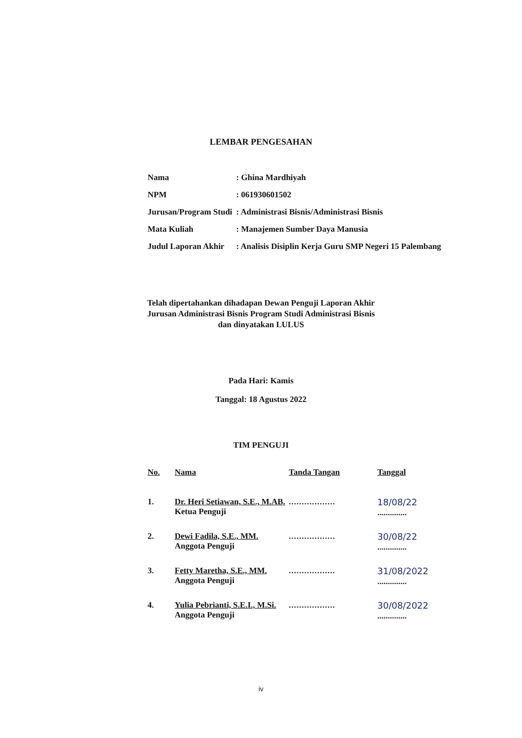LEMBAR PENGESAHAN
| Nama | : Ghina Mardhiyah |
| NPM | : 061930601502 |
| Jurusan/Program Studi | : Administrasi Bisnis/Administrasi Bisnis |
| Mata Kuliah | : Manajemen Sumber Daya Manusia |
| Judul Laporan Akhir | : Analisis Disiplin Kerja Guru SMP Negeri 15 Palembang |
Telah dipertahankan dihadapan Dewan Penguji Laporan Akhir
Jurusan Administrasi Bisnis Program Studi Administrasi Bisnis
dan dinyatakan LULUS
Pada Hari: Kamis
Tanggal: 18 Agustus 2022
TIM PENGUJI
| No. | Nama | Tanda Tangan | Tanggal |
| --- | --- | --- | --- |
| 1. | Dr. Heri Setiawan, S.E., M.AB. Ketua Penguji | .................. | 18/08/22 .............. |
| 2. | Dewi Fadila, S.E., MM. Anggota Penguji | .................. | 30/08/22 .............. |
| 3. | Fetty Maretha, S.E., MM. Anggota Penguji | .................. | 31/08/2022 .............. |
| 4. | Yulia Pebrianti, S.E.I., M.Si. Anggota Penguji | .................. | 30/08/2022 .............. |
iv